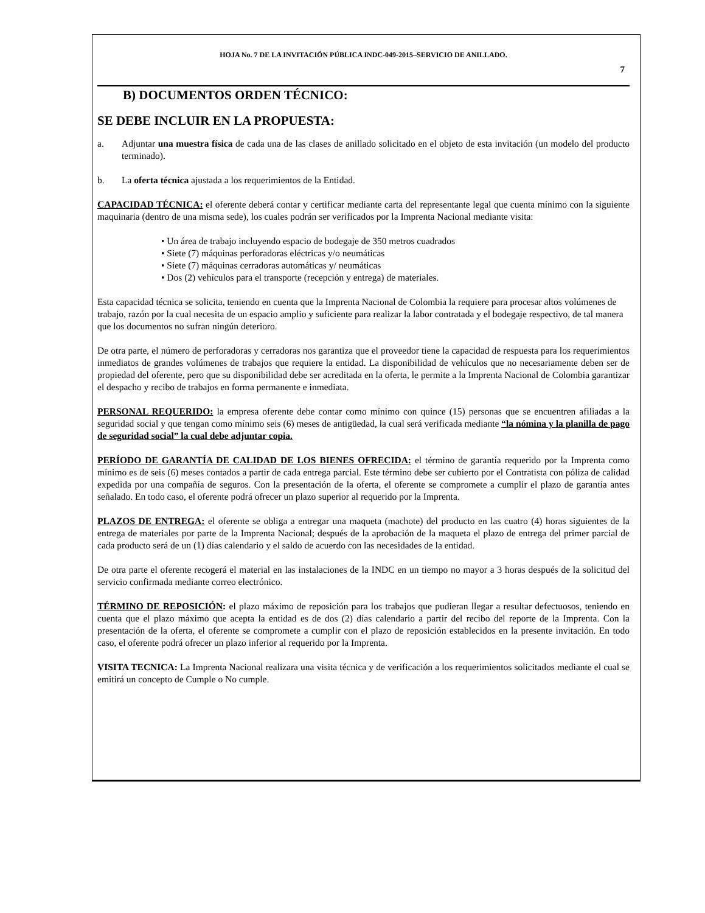HOJA No. 7 DE LA INVITACIÓN PÚBLICA INDC-049-2015–SERVICIO DE ANILLADO.
7
B) DOCUMENTOS ORDEN TÉCNICO:
SE DEBE INCLUIR EN LA PROPUESTA:
a. Adjuntar una muestra física de cada una de las clases de anillado solicitado en el objeto de esta invitación (un modelo del producto terminado).
b. La oferta técnica ajustada a los requerimientos de la Entidad.
CAPACIDAD TÉCNICA: el oferente deberá contar y certificar mediante carta del representante legal que cuenta mínimo con la siguiente maquinaria (dentro de una misma sede), los cuales podrán ser verificados por la Imprenta Nacional mediante visita:
• Un área de trabajo incluyendo espacio de bodegaje de 350 metros cuadrados
• Siete (7) máquinas perforadoras eléctricas y/o neumáticas
• Siete (7) máquinas cerradoras automáticas y/ neumáticas
• Dos (2) vehículos para el transporte (recepción y entrega) de materiales.
Esta capacidad técnica se solicita, teniendo en cuenta que la Imprenta Nacional de Colombia la requiere para procesar altos volúmenes de trabajo, razón por la cual necesita de un espacio amplio y suficiente para realizar la labor contratada y el bodegaje respectivo, de tal manera que los documentos no sufran ningún deterioro.
De otra parte, el número de perforadoras y cerradoras nos garantiza que el proveedor tiene la capacidad de respuesta para los requerimientos inmediatos de grandes volúmenes de trabajos que requiere la entidad. La disponibilidad de vehículos que no necesariamente deben ser de propiedad del oferente, pero que su disponibilidad debe ser acreditada en la oferta, le permite a la Imprenta Nacional de Colombia garantizar el despacho y recibo de trabajos en forma permanente e inmediata.
PERSONAL REQUERIDO: la empresa oferente debe contar como mínimo con quince (15) personas que se encuentren afiliadas a la seguridad social y que tengan como mínimo seis (6) meses de antigüedad, la cual será verificada mediante “la nómina y la planilla de pago de seguridad social” la cual debe adjuntar copia.
PERÍODO DE GARANTÍA DE CALIDAD DE LOS BIENES OFRECIDA: el término de garantía requerido por la Imprenta como mínimo es de seis (6) meses contados a partir de cada entrega parcial. Este término debe ser cubierto por el Contratista con póliza de calidad expedida por una compañía de seguros. Con la presentación de la oferta, el oferente se compromete a cumplir el plazo de garantía antes señalado. En todo caso, el oferente podrá ofrecer un plazo superior al requerido por la Imprenta.
PLAZOS DE ENTREGA: el oferente se obliga a entregar una maqueta (machote) del producto en las cuatro (4) horas siguientes de la entrega de materiales por parte de la Imprenta Nacional; después de la aprobación de la maqueta el plazo de entrega del primer parcial de cada producto será de un (1) días calendario y el saldo de acuerdo con las necesidades de la entidad.
De otra parte el oferente recogerá el material en las instalaciones de la INDC en un tiempo no mayor a 3 horas después de la solicitud del servicio confirmada mediante correo electrónico.
TÉRMINO DE REPOSICIÓN: el plazo máximo de reposición para los trabajos que pudieran llegar a resultar defectuosos, teniendo en cuenta que el plazo máximo que acepta la entidad es de dos (2) días calendario a partir del recibo del reporte de la Imprenta. Con la presentación de la oferta, el oferente se compromete a cumplir con el plazo de reposición establecidos en la presente invitación. En todo caso, el oferente podrá ofrecer un plazo inferior al requerido por la Imprenta.
VISITA TECNICA: La Imprenta Nacional realizara una visita técnica y de verificación a los requerimientos solicitados mediante el cual se emitirá un concepto de Cumple o No cumple.